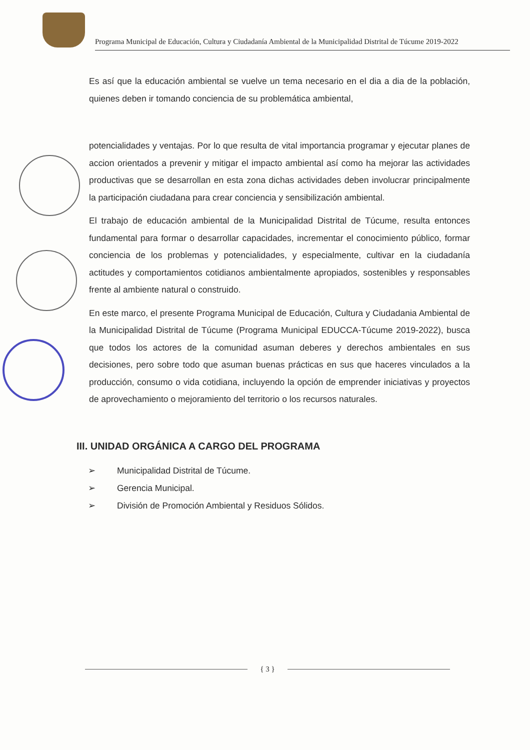Programa Municipal de Educación, Cultura y Ciudadanía Ambiental de la Municipalidad Distrital de Túcume 2019-2022
Es así que la educación ambiental se vuelve un tema necesario en el dia a dia de la población, quienes deben ir tomando conciencia de su problemática ambiental,
potencialidades y ventajas. Por lo que resulta de vital importancia programar y ejecutar planes de accion orientados a prevenir y mitigar el impacto ambiental así como ha mejorar las actividades productivas que se desarrollan en esta zona dichas actividades deben involucrar principalmente la participación ciudadana para crear conciencia y sensibilización ambiental.
El trabajo de educación ambiental de la Municipalidad Distrital de Túcume, resulta entonces fundamental para formar o desarrollar capacidades, incrementar el conocimiento público, formar conciencia de los problemas y potencialidades, y especialmente, cultivar en la ciudadanía actitudes y comportamientos cotidianos ambientalmente apropiados, sostenibles y responsables frente al ambiente natural o construido.
En este marco, el presente Programa Municipal de Educación, Cultura y Ciudadania Ambiental de la Municipalidad Distrital de Túcume (Programa Municipal EDUCCA-Túcume 2019-2022), busca que todos los actores de la comunidad asuman deberes y derechos ambientales en sus decisiones, pero sobre todo que asuman buenas prácticas en sus que haceres vinculados a la producción, consumo o vida cotidiana, incluyendo la opción de emprender iniciativas y proyectos de aprovechamiento o mejoramiento del territorio o los recursos naturales.
III. UNIDAD ORGÁNICA A CARGO DEL PROGRAMA
➢ Municipalidad Distrital de Túcume.
➢ Gerencia Municipal.
➢ División de Promoción Ambiental y Residuos Sólidos.
{ 3 }